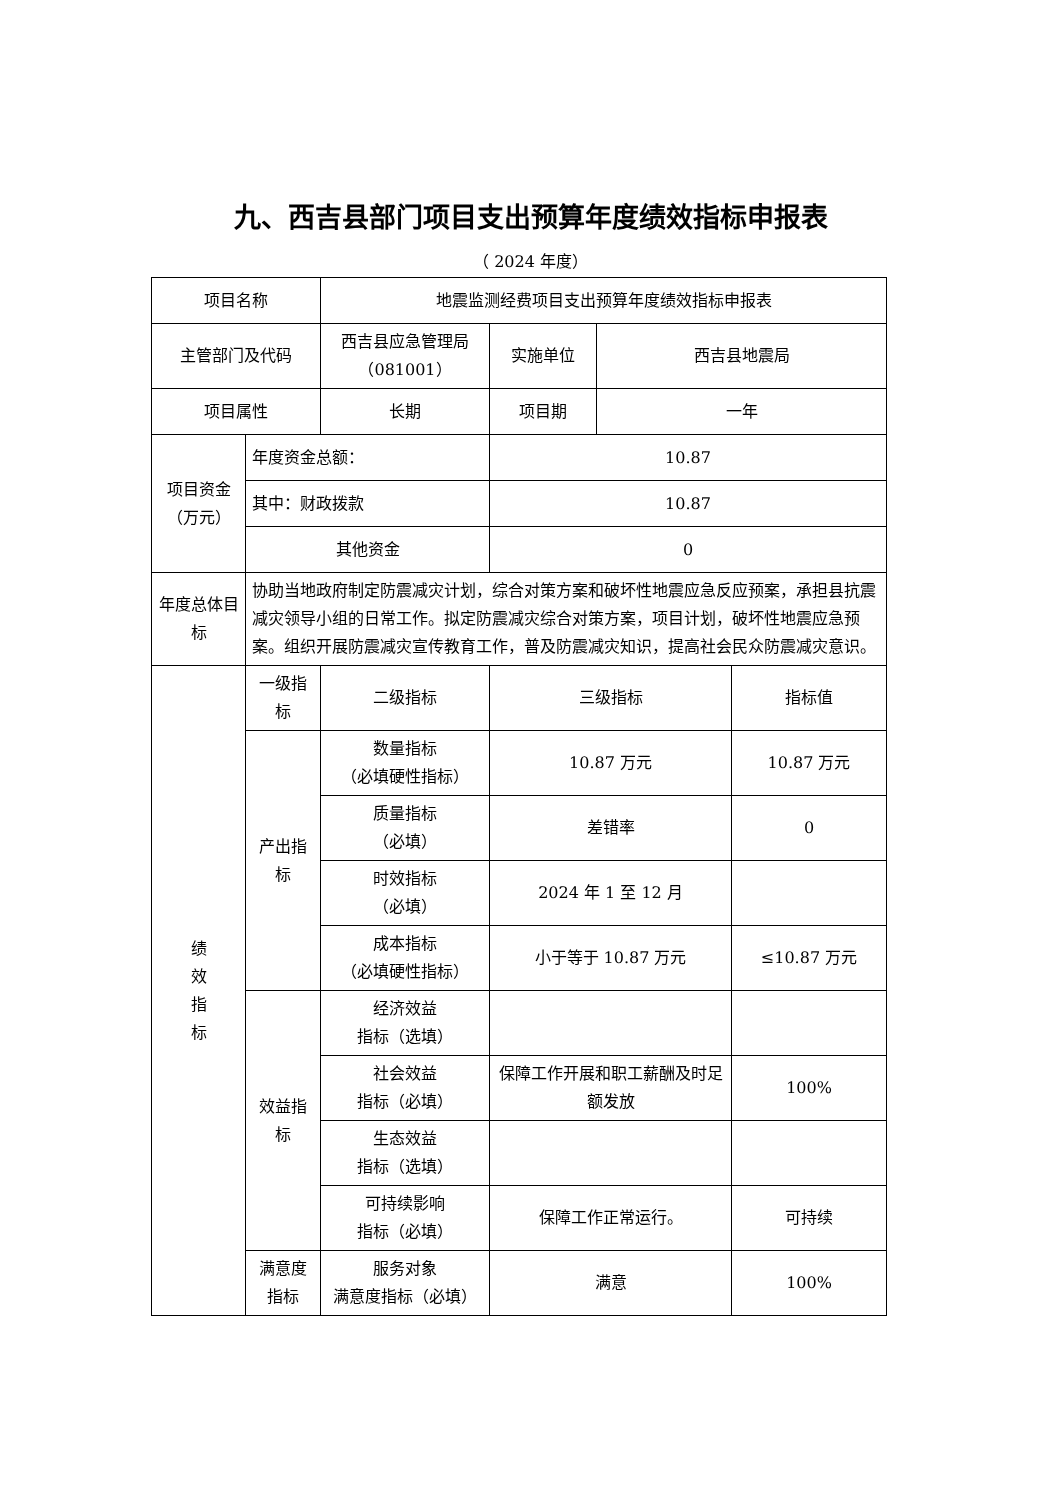九、西吉县部门项目支出预算年度绩效指标申报表
（ 2024 年度）
| 项目名称 | | 地震监测经费项目支出预算年度绩效指标申报表 | | | |
| 主管部门及代码 | | 西吉县应急管理局（081001） | 实施单位 | 西吉县地震局 | |
| 项目属性 | | 长期 | 项目期 | 一年 | |
| 项目资金（万元） | 年度资金总额： | | 10.87 | | |
| | 其中：财政拨款 | | 10.87 | | |
| | 其他资金 | | 0 | | |
| 年度总体目标 | 协助当地政府制定防震减灾计划，综合对策方案和破坏性地震应急反应预案，承担县抗震减灾领导小组的日常工作。拟定防震减灾综合对策方案，项目计划，破坏性地震应急预案。组织开展防震减灾宣传教育工作，普及防震减灾知识，提高社会民众防震减灾意识。 | | | | |
| 绩 效 指 标 | 一级指标 | 二级指标 | 三级指标 | | 指标值 |
| | 产出指标 | 数量指标 （必填硬性指标） | 10.87 万元 | | 10.87 万元 |
| | | 质量指标 （必填） | 差错率 | | 0 |
| | | 时效指标 （必填） | 2024 年 1 至 12 月 | | |
| | | 成本指标 （必填硬性指标） | 小于等于 10.87 万元 | | ≤10.87 万元 |
| | 效益指标 | 经济效益 指标（选填） | | | |
| | | 社会效益 指标（必填） | 保障工作开展和职工薪酬及时足额发放 | | 100% |
| | | 生态效益 指标（选填） | | | |
| | | 可持续影响 指标（必填） | 保障工作正常运行。 | | 可持续 |
| | 满意度指标 | 服务对象 满意度指标（必填） | 满意 | | 100% |